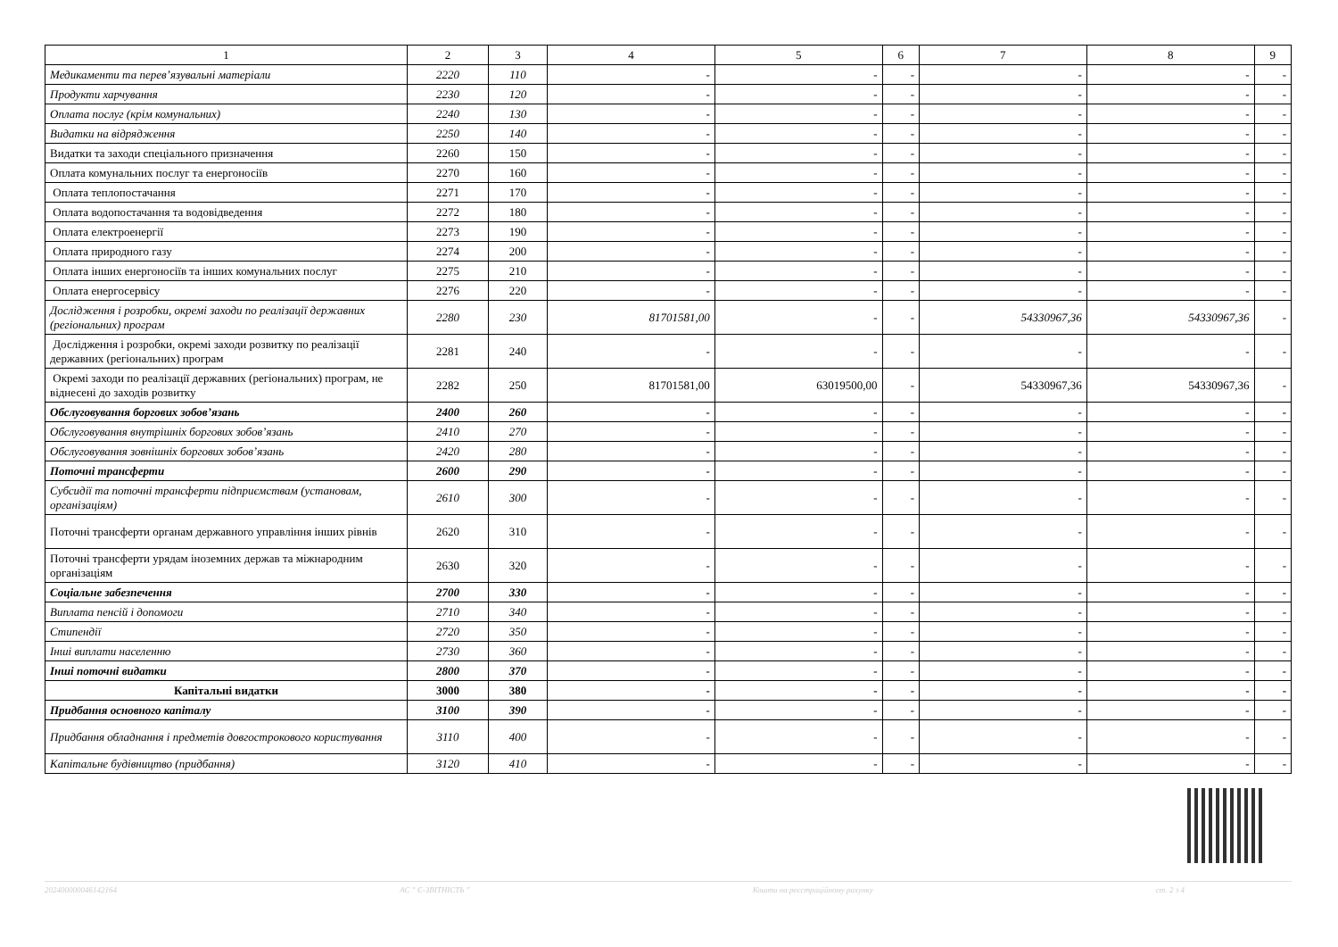| 1 | 2 | 3 | 4 | 5 | 6 | 7 | 8 | 9 |
| --- | --- | --- | --- | --- | --- | --- | --- | --- |
| Медикаменти та перев’язувальні матеріали | 2220 | 110 | - | - | - | - | - | - |
| Продукти харчування | 2230 | 120 | - | - | - | - | - | - |
| Оплата послуг (крім комунальних) | 2240 | 130 | - | - | - | - | - | - |
| Видатки на відрядження | 2250 | 140 | - | - | - | - | - | - |
| Видатки та заходи спеціального призначення | 2260 | 150 | - | - | - | - | - | - |
| Оплата комунальних послуг та енергоносіїв | 2270 | 160 | - | - | - | - | - | - |
| Оплата теплопостачання | 2271 | 170 | - | - | - | - | - | - |
| Оплата водопостачання та водовідведення | 2272 | 180 | - | - | - | - | - | - |
| Оплата електроенергії | 2273 | 190 | - | - | - | - | - | - |
| Оплата природного газу | 2274 | 200 | - | - | - | - | - | - |
| Оплата інших енергоносіїв та інших комунальних послуг | 2275 | 210 | - | - | - | - | - | - |
| Оплата енергосервісу | 2276 | 220 | - | - | - | - | - | - |
| Дослідження і розробки, окремі заходи по реалізації державних (регіональних) програм | 2280 | 230 | 81701581,00 | - | - | 54330967,36 | 54330967,36 | - |
| Дослідження і розробки, окремі заходи розвитку по реалізації державних (регіональних) програм | 2281 | 240 | - | - | - | - | - | - |
| Окремі заходи по реалізації державних (регіональних) програм, не віднесені до заходів розвитку | 2282 | 250 | 81701581,00 | 63019500,00 | - | 54330967,36 | 54330967,36 | - |
| Обслуговування боргових зобов’язань | 2400 | 260 | - | - | - | - | - | - |
| Обслуговування внутрішніх боргових зобов’язань | 2410 | 270 | - | - | - | - | - | - |
| Обслуговування зовнішніх боргових зобов’язань | 2420 | 280 | - | - | - | - | - | - |
| Поточні трансферти | 2600 | 290 | - | - | - | - | - | - |
| Субсидії та поточні трансферти підприємствам (установам, організаціям) | 2610 | 300 | - | - | - | - | - | - |
| Поточні трансферти органам державного управління інших рівнів | 2620 | 310 | - | - | - | - | - | - |
| Поточні трансферти урядам іноземних держав та міжнародним організаціям | 2630 | 320 | - | - | - | - | - | - |
| Соціальне забезпечення | 2700 | 330 | - | - | - | - | - | - |
| Виплата пенсій і допомоги | 2710 | 340 | - | - | - | - | - | - |
| Стипендії | 2720 | 350 | - | - | - | - | - | - |
| Інші виплати населенню | 2730 | 360 | - | - | - | - | - | - |
| Інші поточні видатки | 2800 | 370 | - | - | - | - | - | - |
| Капітальні видатки | 3000 | 380 | - | - | - | - | - | - |
| Придбання основного капіталу | 3100 | 390 | - | - | - | - | - | - |
| Придбання обладнання і предметів довгострокового користування | 3110 | 400 | - | - | - | - | - | - |
| Капітальне будівництво (придбання) | 3120 | 410 | - | - | - | - | - | - |
202400000046142164 АС " Є-ЗВІТНІСТЬ " Кошти на реєстраційному рахунку ст. 2 з 4